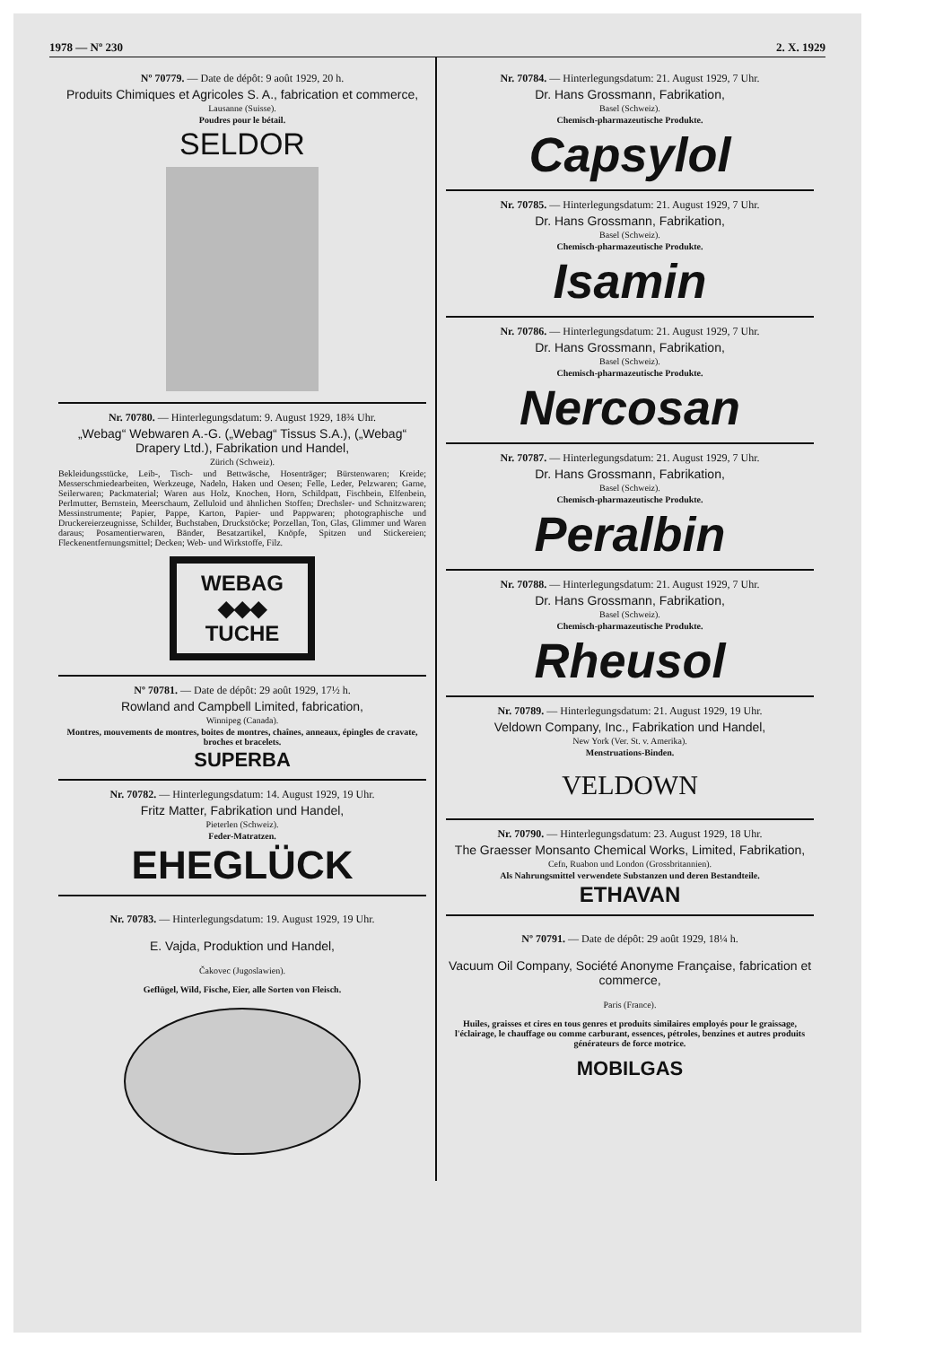1978 — Nº 230 2. X. 1929
Nº 70779. — Date de dépôt: 9 août 1929, 20 h.
Produits Chimiques et Agricoles S. A., fabrication et commerce,
Lausanne (Suisse).
Poudres pour le bétail.
SELDOR
Nr. 70780. — Hinterlegungsdatum: 9. August 1929, 18¾ Uhr.
„Webag“ Webwaren A.-G. („Webag“ Tissus S.A.), („Webag“ Drapery Ltd.), Fabrikation und Handel,
Zürich (Schweiz).
Bekleidungsstücke, Leib-, Tisch- und Bettwäsche, Hosenträger; Bürstenwaren; Kreide; Messerschmiedearbeiten, Werkzeuge, Nadeln, Haken und Oesen; Felle, Leder, Pelzwaren; Garne, Seilerwaren; Packmaterial; Waren aus Holz, Knochen, Horn, Schildpatt, Fischbein, Elfenbein, Perlmutter, Bernstein, Meerschaum, Zelluloid und ähnlichen Stoffen; Drechsler- und Schnitzwaren; Messinstrumente; Papier, Pappe, Karton, Papier- und Pappwaren; photographische und Druckereierzeugnisse, Schilder, Buchstaben, Druckstöcke; Porzellan, Ton, Glas, Glimmer und Waren daraus; Posamentierwaren, Bänder, Besatzartikel, Knöpfe, Spitzen und Stickereien; Fleckenentfernungsmittel; Decken; Web- und Wirkstoffe, Filz.
WEBAG
◆◆◆
TUCHE
Nº 70781. — Date de dépôt: 29 août 1929, 17½ h.
Rowland and Campbell Limited, fabrication,
Winnipeg (Canada).
Montres, mouvements de montres, boites de montres, chaînes, anneaux, épingles de cravate, broches et bracelets.
SUPERBA
Nr. 70782. — Hinterlegungsdatum: 14. August 1929, 19 Uhr.
Fritz Matter, Fabrikation und Handel,
Pieterlen (Schweiz).
Feder-Matratzen.
EHEGLÜCK
Nr. 70783. — Hinterlegungsdatum: 19. August 1929, 19 Uhr.
E. Vajda, Produktion und Handel,
Čakovec (Jugoslawien).
Geflügel, Wild, Fische, Eier, alle Sorten von Fleisch.
Nr. 70784. — Hinterlegungsdatum: 21. August 1929, 7 Uhr.
Dr. Hans Grossmann, Fabrikation,
Basel (Schweiz).
Chemisch-pharmazeutische Produkte.
Capsylol
Nr. 70785. — Hinterlegungsdatum: 21. August 1929, 7 Uhr.
Dr. Hans Grossmann, Fabrikation,
Basel (Schweiz).
Chemisch-pharmazeutische Produkte.
Isamin
Nr. 70786. — Hinterlegungsdatum: 21. August 1929, 7 Uhr.
Dr. Hans Grossmann, Fabrikation,
Basel (Schweiz).
Chemisch-pharmazeutische Produkte.
Nercosan
Nr. 70787. — Hinterlegungsdatum: 21. August 1929, 7 Uhr.
Dr. Hans Grossmann, Fabrikation,
Basel (Schweiz).
Chemisch-pharmazeutische Produkte.
Peralbin
Nr. 70788. — Hinterlegungsdatum: 21. August 1929, 7 Uhr.
Dr. Hans Grossmann, Fabrikation,
Basel (Schweiz).
Chemisch-pharmazeutische Produkte.
Rheusol
Nr. 70789. — Hinterlegungsdatum: 21. August 1929, 19 Uhr.
Veldown Company, Inc., Fabrikation und Handel,
New York (Ver. St. v. Amerika).
Menstruations-Binden.
VELDOWN
Nr. 70790. — Hinterlegungsdatum: 23. August 1929, 18 Uhr.
The Graesser Monsanto Chemical Works, Limited, Fabrikation,
Cefn, Ruabon und London (Grossbritannien).
Als Nahrungsmittel verwendete Substanzen und deren Bestandteile.
ETHAVAN
Nº 70791. — Date de dépôt: 29 août 1929, 18¼ h.
Vacuum Oil Company, Société Anonyme Française, fabrication et commerce,
Paris (France).
Huiles, graisses et cires en tous genres et produits similaires employés pour le graissage, l'éclairage, le chauffage ou comme carburant, essences, pétroles, benzines et autres produits générateurs de force motrice.
MOBILGAS